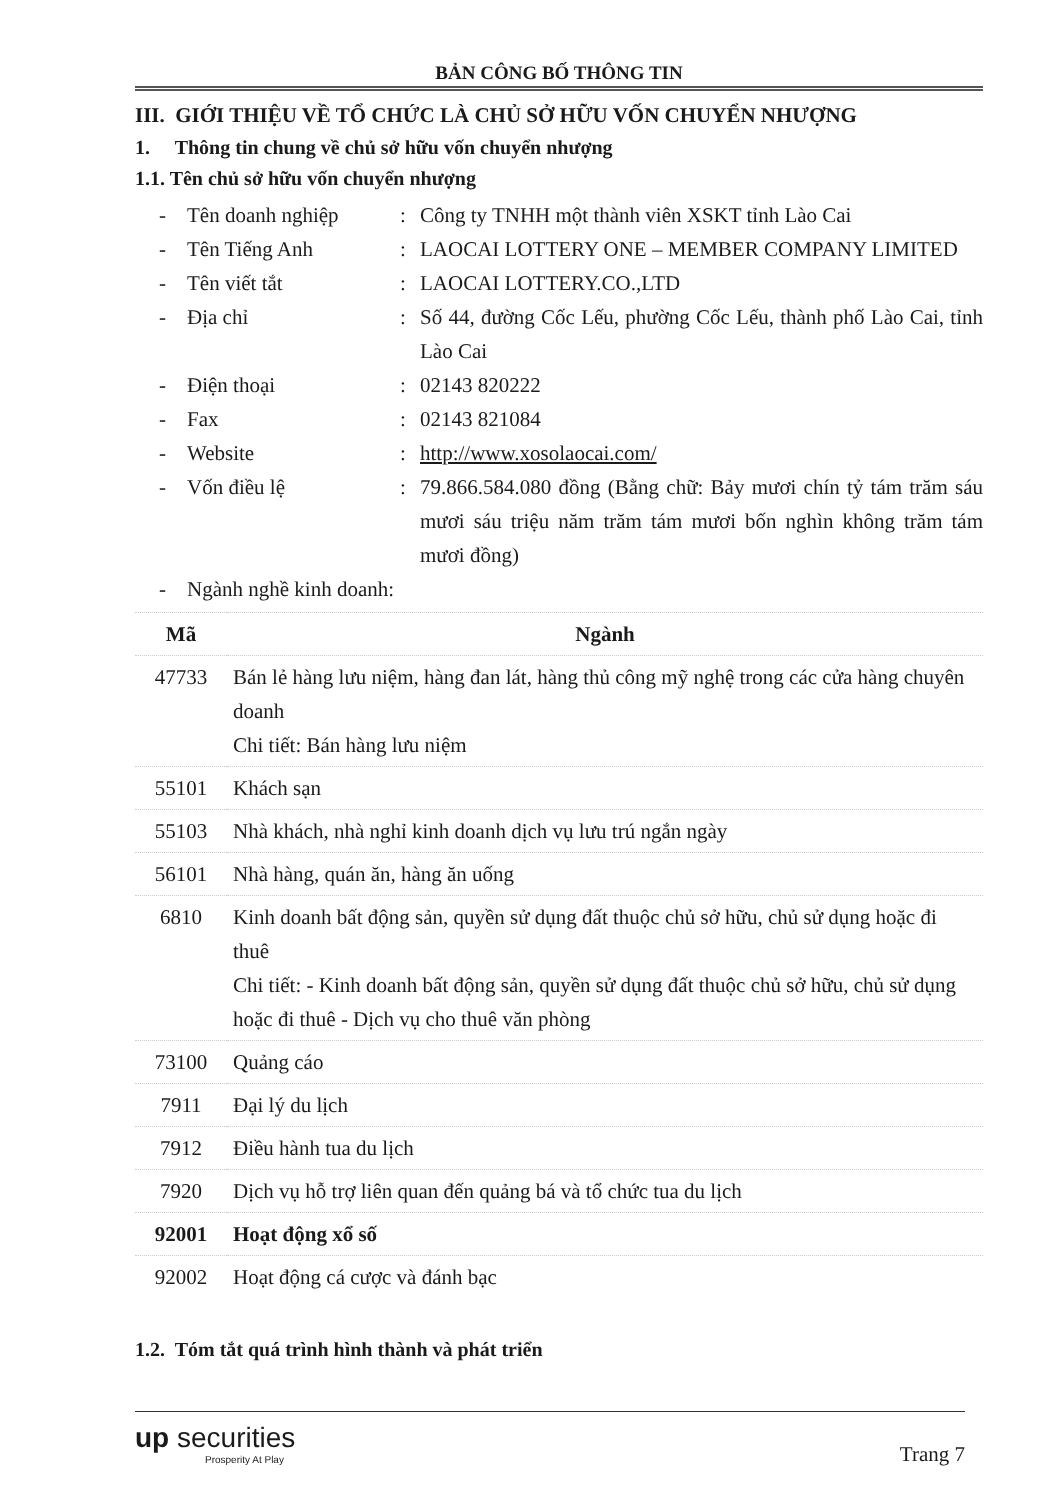BẢN CÔNG BỐ THÔNG TIN
III. GIỚI THIỆU VỀ TỔ CHỨC LÀ CHỦ SỞ HỮU VỐN CHUYỂN NHƯỢNG
1. Thông tin chung về chủ sở hữu vốn chuyển nhượng
1.1. Tên chủ sở hữu vốn chuyển nhượng
- Tên doanh nghiệp: Công ty TNHH một thành viên XSKT tỉnh Lào Cai
- Tên Tiếng Anh: LAOCAI LOTTERY ONE – MEMBER COMPANY LIMITED
- Tên viết tắt: LAOCAI LOTTERY.CO.,LTD
- Địa chỉ: Số 44, đường Cốc Lếu, phường Cốc Lếu, thành phố Lào Cai, tỉnh Lào Cai
- Điện thoại: 02143 820222
- Fax: 02143 821084
- Website: http://www.xosolaocai.com/
- Vốn điều lệ: 79.866.584.080 đồng (Bằng chữ: Bảy mươi chín tỷ tám trăm sáu mươi sáu triệu năm trăm tám mươi bốn nghìn không trăm tám mươi đồng)
- Ngành nghề kinh doanh:
| Mã | Ngành |
| --- | --- |
| 47733 | Bán lẻ hàng lưu niệm, hàng đan lát, hàng thủ công mỹ nghệ trong các cửa hàng chuyên doanh Chi tiết: Bán hàng lưu niệm |
| 55101 | Khách sạn |
| 55103 | Nhà khách, nhà nghỉ kinh doanh dịch vụ lưu trú ngắn ngày |
| 56101 | Nhà hàng, quán ăn, hàng ăn uống |
| 6810 | Kinh doanh bất động sản, quyền sử dụng đất thuộc chủ sở hữu, chủ sử dụng hoặc đi thuê Chi tiết: - Kinh doanh bất động sản, quyền sử dụng đất thuộc chủ sở hữu, chủ sử dụng hoặc đi thuê - Dịch vụ cho thuê văn phòng |
| 73100 | Quảng cáo |
| 7911 | Đại lý du lịch |
| 7912 | Điều hành tua du lịch |
| 7920 | Dịch vụ hỗ trợ liên quan đến quảng bá và tổ chức tua du lịch |
| 92001 | Hoạt động xổ số |
| 92002 | Hoạt động cá cược và đánh bạc |
1.2. Tóm tắt quá trình hình thành và phát triển
up securities
Prosperity At Play
Trang 7